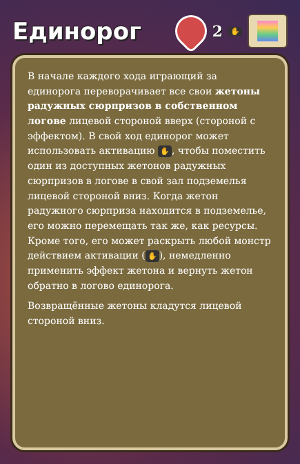Единорог
2 ✋
В начале каждого хода играющий за единорога переворачивает все свои жетоны радужных сюрпризов в собственном логове лицевой стороной вверх (стороной с эффектом). В свой ход единорог может использовать активацию ✋, чтобы поместить один из доступных жетонов радужных сюрпризов в логове в свой зал подземелья лицевой стороной вниз. Когда жетон радужного сюрприза находится в подземелье, его можно перемещать так же, как ресурсы. Кроме того, его может раскрыть любой монстр действием активации (✋), немедленно применить эффект жетона и вернуть жетон обратно в логово единорога.
Возвращённые жетоны кладутся лицевой стороной вниз.